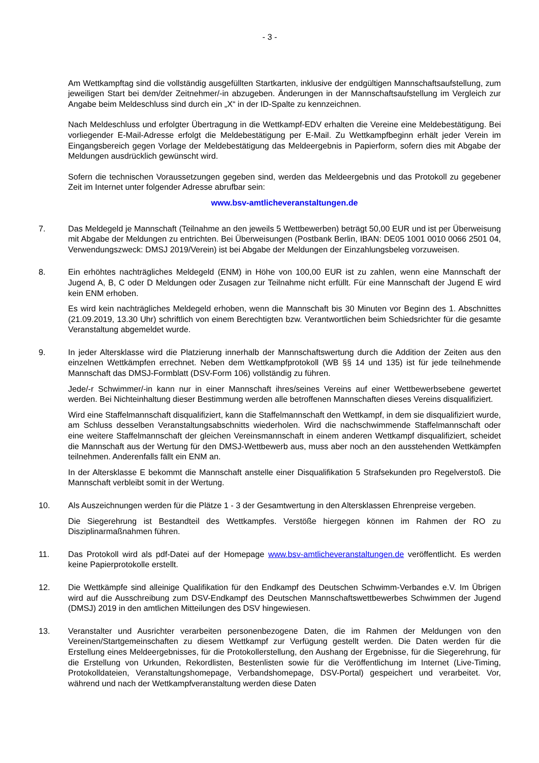- 3 -
Am Wettkampftag sind die vollständig ausgefüllten Startkarten, inklusive der endgültigen Mannschaftsaufstellung, zum jeweiligen Start bei dem/der Zeitnehmer/-in abzugeben. Änderungen in der Mannschaftsaufstellung im Vergleich zur Angabe beim Meldeschluss sind durch ein „X“ in der ID-Spalte zu kennzeichnen.
Nach Meldeschluss und erfolgter Übertragung in die Wettkampf-EDV erhalten die Vereine eine Meldebestätigung. Bei vorliegender E-Mail-Adresse erfolgt die Meldebestätigung per E-Mail. Zu Wettkampfbeginn erhält jeder Verein im Eingangsbereich gegen Vorlage der Meldebestätigung das Meldeergebnis in Papierform, sofern dies mit Abgabe der Meldungen ausdrücklich gewünscht wird.
Sofern die technischen Voraussetzungen gegeben sind, werden das Meldeergebnis und das Protokoll zu gegebener Zeit im Internet unter folgender Adresse abrufbar sein:
www.bsv-amtlicheveranstaltungen.de
7. Das Meldegeld je Mannschaft (Teilnahme an den jeweils 5 Wettbewerben) beträgt 50,00 EUR und ist per Überweisung mit Abgabe der Meldungen zu entrichten. Bei Überweisungen (Postbank Berlin, IBAN: DE05 1001 0010 0066 2501 04, Verwendungszweck: DMSJ 2019/Verein) ist bei Abgabe der Meldungen der Einzahlungsbeleg vorzuweisen.
8. Ein erhöhtes nachträgliches Meldegeld (ENM) in Höhe von 100,00 EUR ist zu zahlen, wenn eine Mannschaft der Jugend A, B, C oder D Meldungen oder Zusagen zur Teilnahme nicht erfüllt. Für eine Mannschaft der Jugend E wird kein ENM erhoben.
Es wird kein nachträgliches Meldegeld erhoben, wenn die Mannschaft bis 30 Minuten vor Beginn des 1. Abschnittes (21.09.2019, 13.30 Uhr) schriftlich von einem Berechtigten bzw. Verantwortlichen beim Schiedsrichter für die gesamte Veranstaltung abgemeldet wurde.
9. In jeder Altersklasse wird die Platzierung innerhalb der Mannschaftswertung durch die Addition der Zeiten aus den einzelnen Wettkämpfen errechnet. Neben dem Wettkampfprotokoll (WB §§ 14 und 135) ist für jede teilnehmende Mannschaft das DMSJ-Formblatt (DSV-Form 106) vollständig zu führen.
Jede/-r Schwimmer/-in kann nur in einer Mannschaft ihres/seines Vereins auf einer Wettbewerbsebene gewertet werden. Bei Nichteinhaltung dieser Bestimmung werden alle betroffenen Mannschaften dieses Vereins disqualifiziert.
Wird eine Staffelmannschaft disqualifiziert, kann die Staffelmannschaft den Wettkampf, in dem sie disqualifiziert wurde, am Schluss desselben Veranstaltungsabschnitts wiederholen. Wird die nachschwimmende Staffelmannschaft oder eine weitere Staffelmannschaft der gleichen Vereinsmannschaft in einem anderen Wettkampf disqualifiziert, scheidet die Mannschaft aus der Wertung für den DMSJ-Wettbewerb aus, muss aber noch an den ausstehenden Wettkämpfen teilnehmen. Anderenfalls fällt ein ENM an.
In der Altersklasse E bekommt die Mannschaft anstelle einer Disqualifikation 5 Strafsekunden pro Regelverstoß. Die Mannschaft verbleibt somit in der Wertung.
10. Als Auszeichnungen werden für die Plätze 1 - 3 der Gesamtwertung in den Altersklassen Ehrenpreise vergeben.
Die Siegerehrung ist Bestandteil des Wettkampfes. Verstöße hiergegen können im Rahmen der RO zu Disziplinarmaßnahmen führen.
11. Das Protokoll wird als pdf-Datei auf der Homepage www.bsv-amtlicheveranstaltungen.de veröffentlicht. Es werden keine Papierprotokolle erstellt.
12. Die Wettkämpfe sind alleinige Qualifikation für den Endkampf des Deutschen Schwimm-Verbandes e.V. Im Übrigen wird auf die Ausschreibung zum DSV-Endkampf des Deutschen Mannschaftswettbewerbes Schwimmen der Jugend (DMSJ) 2019 in den amtlichen Mitteilungen des DSV hingewiesen.
13. Veranstalter und Ausrichter verarbeiten personenbezogene Daten, die im Rahmen der Meldungen von den Vereinen/Startgemeinschaften zu diesem Wettkampf zur Verfügung gestellt werden. Die Daten werden für die Erstellung eines Meldeergebnisses, für die Protokollerstellung, den Aushang der Ergebnisse, für die Siegerehrung, für die Erstellung von Urkunden, Rekordlisten, Bestenlisten sowie für die Veröffentlichung im Internet (Live-Timing, Protokolldateien, Veranstaltungshomepage, Verbandshomepage, DSV-Portal) gespeichert und verarbeitet. Vor, während und nach der Wettkampfveranstaltung werden diese Daten